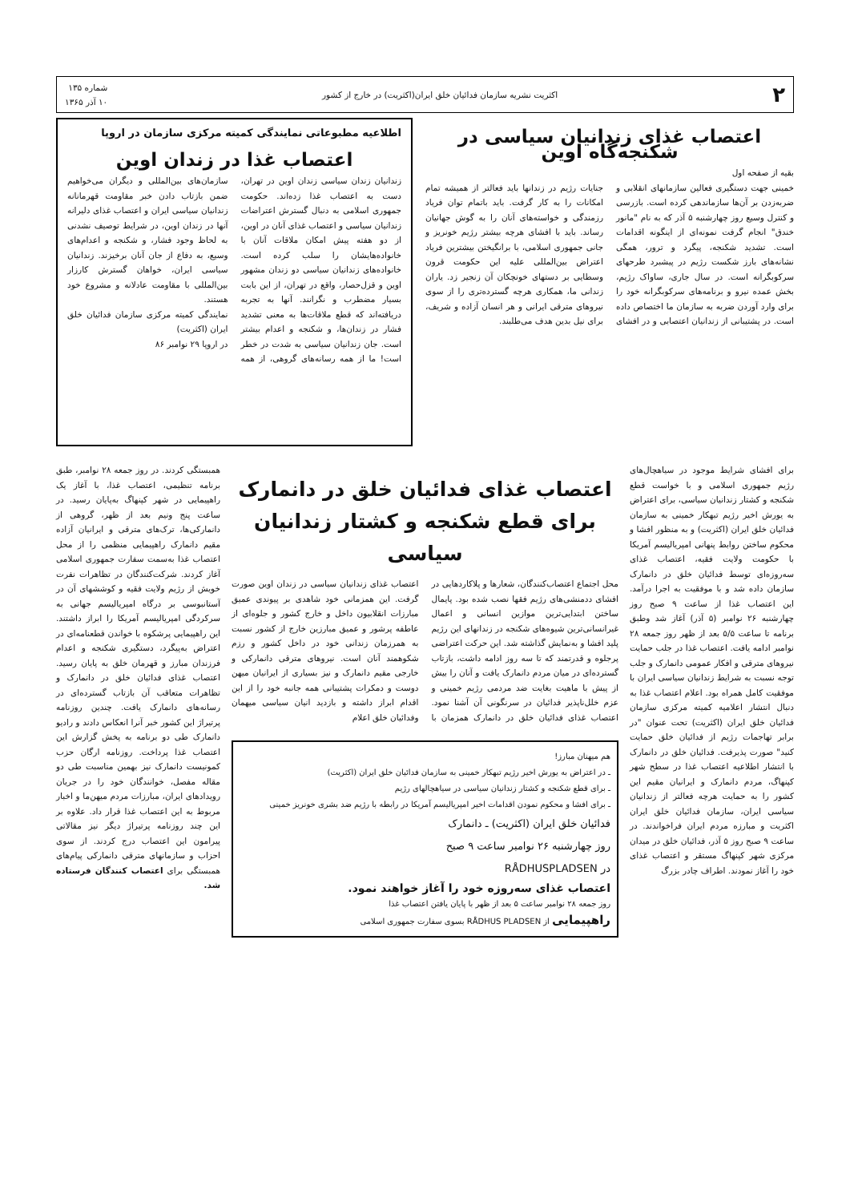۲ اکثریت نشریه سازمان فدائیان خلق ایران(اکثریت) در خارج از کشور شماره ۱۳۵
۱۰ آذر ۱۳۶۵
اعتصاب غذای زندانیان سیاسی در شکنجه‌گاه اوین
بقیه از صفحه اول
خمینی جهت دستگیری فعالین سازمانهای انقلابی و ضربه‌زدن بر آن‌ها سازماندهی کرده است. بازرسی و کنترل وسیع روز چهارشنبه ۵ آذر که به نام "مانور خندق" انجام گرفت نمونه‌ای از اینگونه اقدامات است. تشدید شکنجه، پیگرد و ترور، همگی نشانه‌های بارز شکست رژیم در پیشبرد طرحهای سرکوبگرانه است. در سال جاری، ساواک رژیم، بخش عمده نیرو و برنامه‌های سرکوبگرانه خود را برای وارد آوردن ضربه به سازمان ما اختصاص داده است. در پشتیبانی از زندانیان اعتصابی و در افشای جنایات رژیم در زندانها باید فعالتر از همیشه تمام امکانات را به کار گرفت. باید باتمام توان فریاد رزمندگی و خواسته‌های آنان را به گوش جهانیان رساند. باید با افشای هرچه بیشتر رژیم خونریز و جانی جمهوری اسلامی، با برانگیختن بیشترین فریاد اعتراض بین‌المللی علیه این حکومت قرون وسطایی بر دستهای خونچکان آن زنجیر زد. یاران زندانی ما، همکاری هرچه گسترده‌تری را از سوی نیروهای مترقی ایرانی و هر انسان آزاده و شریف، برای نیل بدین هدف می‌طلبند.
اطلاعیه مطبوعاتی نمایندگی کمیته مرکزی سازمان در اروپا
اعتصاب غذا در زندان اوین
زندانیان زندان سیاسی زندان اوین در تهران، دست به اعتصاب غذا زده‌اند. حکومت جمهوری اسلامی به دنبال گسترش اعتراضات زندانیان سیاسی و اعتصاب غذای آنان در اوین، از دو هفته پیش امکان ملاقات آنان با خانواده‌هایشان را سلب کرده است. خانواده‌های زندانیان سیاسی دو زندان مشهور اوین و قزل‌حصار، واقع در تهران، از این بابت بسیار مضطرب و نگرانند. آنها به تجربه دریافته‌اند که قطع ملاقات‌ها به معنی تشدید فشار در زندان‌ها، و شکنجه و اعدام بیشتر است. جان زندانیان سیاسی به شدت در خطر است! ما از همه رسانه‌های گروهی، از همه سازمان‌های بین‌المللی و دیگران می‌خواهیم ضمن بازتاب دادن خبر مقاومت قهرمانانه زندانیان سیاسی ایران و اعتصاب غذای دلیرانه آنها در زندان اوین، در شرایط توصیف نشدنی به لحاظ وجود فشار، و شکنجه و اعدام‌های وسیع، به دفاع از جان آنان برخیزند. زندانیان سیاسی ایران، خواهان گسترش کارزار بین‌المللی با مقاومت عادلانه و مشروع خود هستند.
نمایندگی کمیته مرکزی سازمان فدائیان خلق ایران (اکثریت)
در اروپا ۲۹ نوامبر ۸۶
برای افشای شرایط موجود در سیاهچال‌های رژیم جمهوری اسلامی و با خواست قطع شکنجه و کشتار زندانیان سیاسی، برای اعتراض به یورش اخیر رژیم تبهکار خمینی به سازمان فدائیان خلق ایران (اکثریت) و به منظور افشا و محکوم ساختن روابط پنهانی امپریالیسم آمریکا با حکومت ولایت فقیه، اعتصاب غذای سه‌روزه‌ای توسط فدائیان خلق در دانمارک سازمان داده شد و با موفقیت به اجرا درآمد. این اعتصاب غذا از ساعت ۹ صبح روز چهارشنبه ۲۶ نوامبر (۵ آذر) آغاز شد وطبق برنامه تا ساعت ۵/۵ بعد از ظهر روز جمعه ۲۸ نوامبر ادامه یافت. اعتصاب غذا در جلب حمایت نیروهای مترقی و افکار عمومی دانمارک و جلب توجه نسبت به شرایط زندانیان سیاسی ایران با موفقیت کامل همراه بود. اعلام اعتصاب غذا به دنبال انتشار اعلامیه کمیته مرکزی سازمان فدائیان خلق ایران (اکثریت) تحت عنوان "در برابر تهاجمات رژیم از فدائیان خلق حمایت کنید" صورت پذیرفت. فدائیان خلق در دانمارک با انتشار اطلاعیه اعتصاب غذا در سطح شهر کپنهاگ، مردم دانمارک و ایرانیان مقیم این کشور را به حمایت هرچه فعالتر از زندانیان سیاسی ایران، سازمان فدائیان خلق ایران اکثریت و مبارزه مردم ایران فراخواندند. در ساعت ۹ صبح روز ۵ آذر، فدائیان خلق در میدان مرکزی شهر کپنهاگ مستقر و اعتصاب غذای خود را آغاز نمودند. اطراف چادر بزرگ
اعتصاب غذای فدائیان خلق در دانمارک
برای قطع شکنجه و کشتار زندانیان سیاسی
محل اجتماع اعتصاب‌کنندگان، شعارها و پلاکاردهایی در افشای ددمنشی‌های رژیم فقها نصب شده بود. پایمال ساختن ابتدایی‌ترین موازین انسانی و اعمال غیرانسانی‌ترین شیوه‌های شکنجه در زندانهای این رژیم پلید افشا و به‌نمایش گذاشته شد. این حرکت اعتراضی پرجلوه و قدرتمند که تا سه روز ادامه داشت، بازتاب گسترده‌ای در میان مردم دانمارک یافت و آنان را بیش از پیش با ماهیت بغایت ضد مردمی رژیم خمینی و عزم خلل‌ناپذیر فدائیان در سرنگونی آن آشنا نمود. اعتصاب غذای فدائیان خلق در دانمارک همزمان با اعتصاب غذای زندانیان سیاسی در زندان اوین صورت گرفت. این همزمانی خود شاهدی بر پیوندی عمیق مبارزات انقلابیون داخل و خارج کشور و جلوه‌ای از عاطفه پرشور و عمیق مبارزین خارج از کشور نسبت به همرزمان زندانی خود در داخل کشور و رزم شکوهمند آنان است. نیروهای مترقی دانمارکی و خارجی مقیم دانمارک و نیز بسیاری از ایرانیان میهن دوست و دمکرات پشتیبانی همه جانبه خود را از این اقدام ابراز داشته و بازدید انیان سیاسی میهمان وفدائیان خلق اعلام
هم میهنان مبارز!
ـ در اعتراض به یورش اخیر رژیم تبهکار خمینی به سازمان فدائیان خلق ایران (اکثریت)
ـ برای قطع شکنجه و کشتار زندانیان سیاسی در سیاهچالهای رژیم
ـ برای افشا و محکوم نمودن اقدامات اخیر امپریالیسم آمریکا در رابطه با رژیم ضد بشری خونریز خمینی
فدائیان خلق ایران (اکثریت) ـ دانمارک
روز چهارشنبه ۲۶ نوامبر ساعت ۹ صبح
در RÅDHUSPLADSEN
اعتصاب غذای سه‌روزه خود را آغاز خواهند نمود.
روز جمعه ۲۸ نوامبر ساعت ۵ بعد از ظهر با پایان یافتن اعتصاب غذا
راهپیمایی از RÅDHUS PLADSEN بسوی سفارت جمهوری اسلامی
همبستگی کردند. در روز جمعه ۲۸ نوامبر، طبق برنامه تنظیمی، اعتصاب غذا، با آغاز یک راهپیمایی در شهر کپنهاگ به‌پایان رسید. در ساعت پنج ونیم بعد از ظهر، گروهی از دانمارکی‌ها، ترک‌های مترقی و ایرانیان آزاده مقیم دانمارک راهپیمایی منظمی را از محل اعتصاب غذا به‌سمت سفارت جمهوری اسلامی آغاز کردند. شرکت‌کنندگان در تظاهرات نفرت خویش از رژیم ولایت فقیه و کوششهای آن در آستانبوسی بر درگاه امپریالیسم جهانی به سرکردگی امپریالیسم آمریکا را ابراز داشتند. این راهپیمایی پرشکوه با خواندن قطعنامه‌ای در اعتراض به‌پیگرد، دستگیری شکنجه و اعدام فرزندان مبارز و قهرمان خلق به پایان رسید. اعتصاب غذای فدائیان خلق در دانمارک و تظاهرات متعاقب آن بازتاب گسترده‌ای در رسانه‌های دانمارک یافت. چندین روزنامه پرتیراژ این کشور خبر آنرا انعکاس دادند و رادیو دانمارک طی دو برنامه به پخش گزارش این اعتصاب غذا پرداخت. روزنامه ارگان حزب کمونیست دانمارک نیز بهمین مناسبت طی دو مقاله مفصل، خوانندگان خود را در جریان رویدادهای ایران، مبارزات مردم میهن‌ما و اخبار مربوط به این اعتصاب غذا قرار داد. علاوه بر این چند روزنامه پرتیراژ دیگر نیز مقالاتی پیرامون این اعتصاب درج کردند. از سوی احزاب و سازمانهای مترقی دانمارکی پیام‌های همبستگی برای اعتصاب کنندگان فرستاده شد.